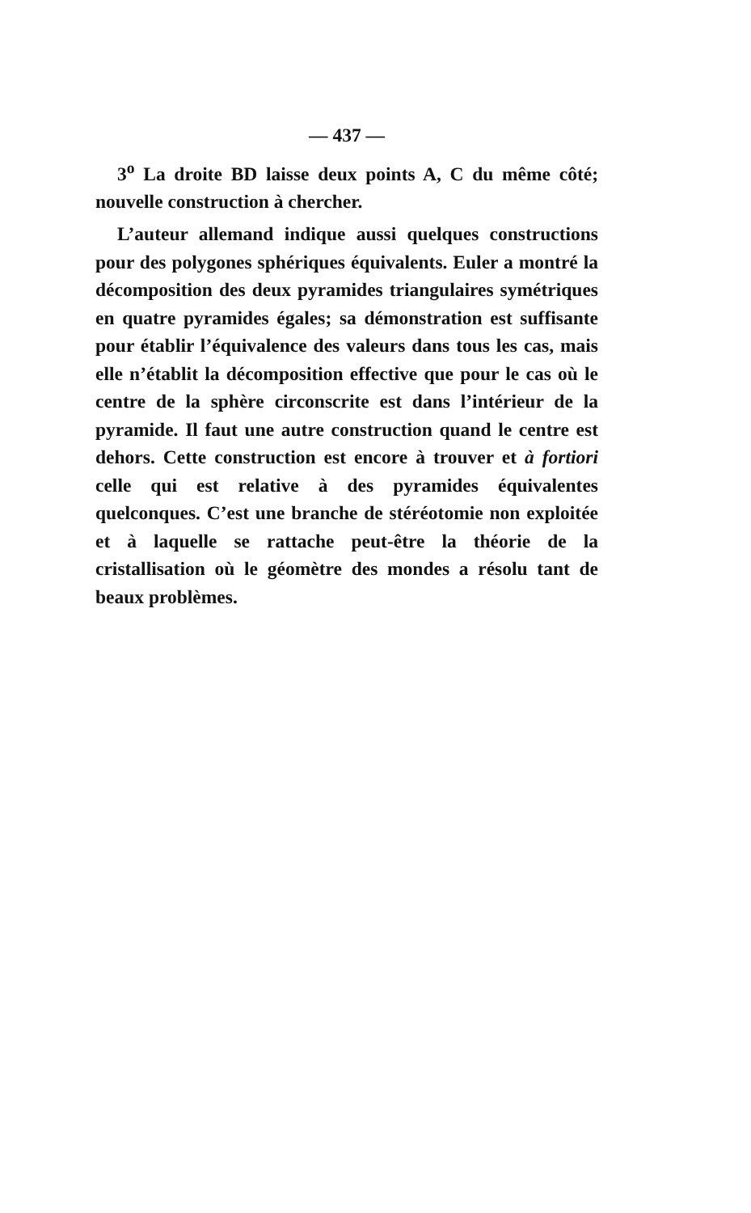— 437 —
3<sup>o</sup> La droite BD laisse deux points A, C du même côté; nouvelle construction à chercher.
L’auteur allemand indique aussi quelques constructions pour des polygones sphériques équivalents. Euler a montré la décomposition des deux pyramides triangulaires symétriques en quatre pyramides égales; sa démonstration est suffisante pour établir l’équivalence des valeurs dans tous les cas, mais elle n’établit la décomposition effective que pour le cas où le centre de la sphère circonscrite est dans l’intérieur de la pyramide. Il faut une autre construction quand le centre est dehors. Cette construction est encore à trouver et à fortiori celle qui est relative à des pyramides équivalentes quelconques. C’est une branche de stéréotomie non exploitée et à laquelle se rattache peut-être la théorie de la cristallisation où le géomètre des mondes a résolu tant de beaux problèmes.